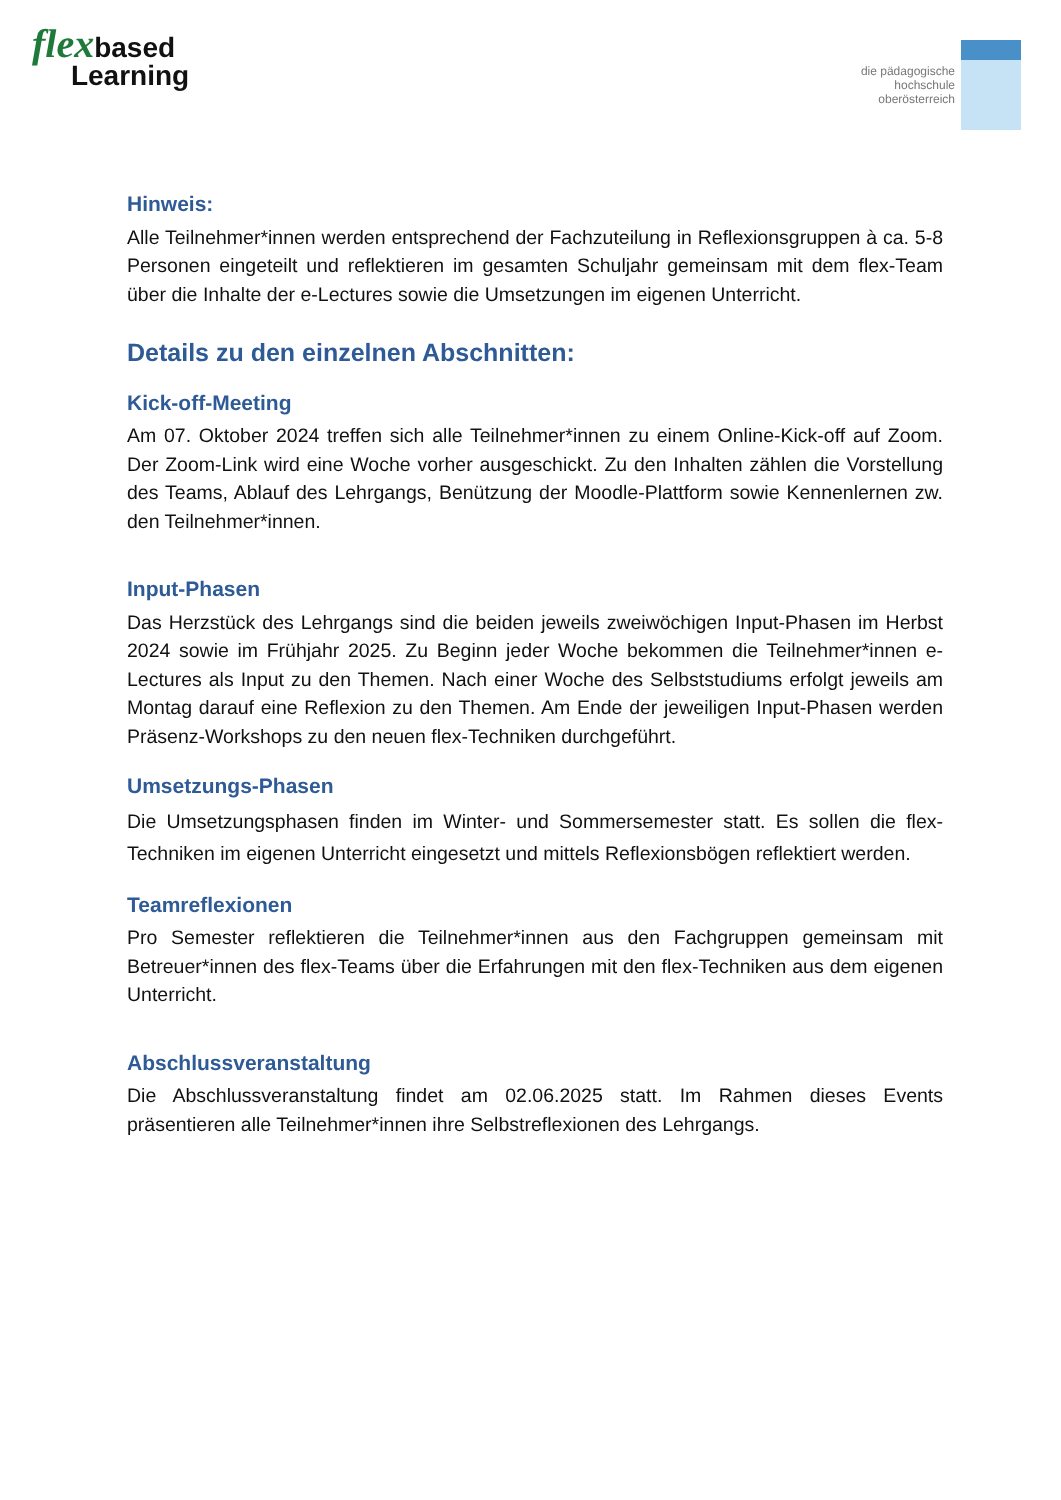flexbased
Learning
die pädagogische
hochschule
oberösterreich
Hinweis:
Alle Teilnehmer*innen werden entsprechend der Fachzuteilung in Reflexionsgruppen à ca. 5-8 Personen eingeteilt und reflektieren im gesamten Schuljahr gemeinsam mit dem flex-Team über die Inhalte der e-Lectures sowie die Umsetzungen im eigenen Unterricht.
Details zu den einzelnen Abschnitten:
Kick-off-Meeting
Am 07. Oktober 2024 treffen sich alle Teilnehmer*innen zu einem Online-Kick-off auf Zoom. Der Zoom-Link wird eine Woche vorher ausgeschickt. Zu den Inhalten zählen die Vorstellung des Teams, Ablauf des Lehrgangs, Benützung der Moodle-Plattform sowie Kennenlernen zw. den Teilnehmer*innen.
Input-Phasen
Das Herzstück des Lehrgangs sind die beiden jeweils zweiwöchigen Input-Phasen im Herbst 2024 sowie im Frühjahr 2025. Zu Beginn jeder Woche bekommen die Teilnehmer*innen e-Lectures als Input zu den Themen. Nach einer Woche des Selbststudiums erfolgt jeweils am Montag darauf eine Reflexion zu den Themen. Am Ende der jeweiligen Input-Phasen werden Präsenz-Workshops zu den neuen flex-Techniken durchgeführt.
Umsetzungs-Phasen
Die Umsetzungsphasen finden im Winter- und Sommersemester statt. Es sollen die flex-Techniken im eigenen Unterricht eingesetzt und mittels Reflexionsbögen reflektiert werden.
Teamreflexionen
Pro Semester reflektieren die Teilnehmer*innen aus den Fachgruppen gemeinsam mit Betreuer*innen des flex-Teams über die Erfahrungen mit den flex-Techniken aus dem eigenen Unterricht.
Abschlussveranstaltung
Die Abschlussveranstaltung findet am 02.06.2025 statt. Im Rahmen dieses Events präsentieren alle Teilnehmer*innen ihre Selbstreflexionen des Lehrgangs.